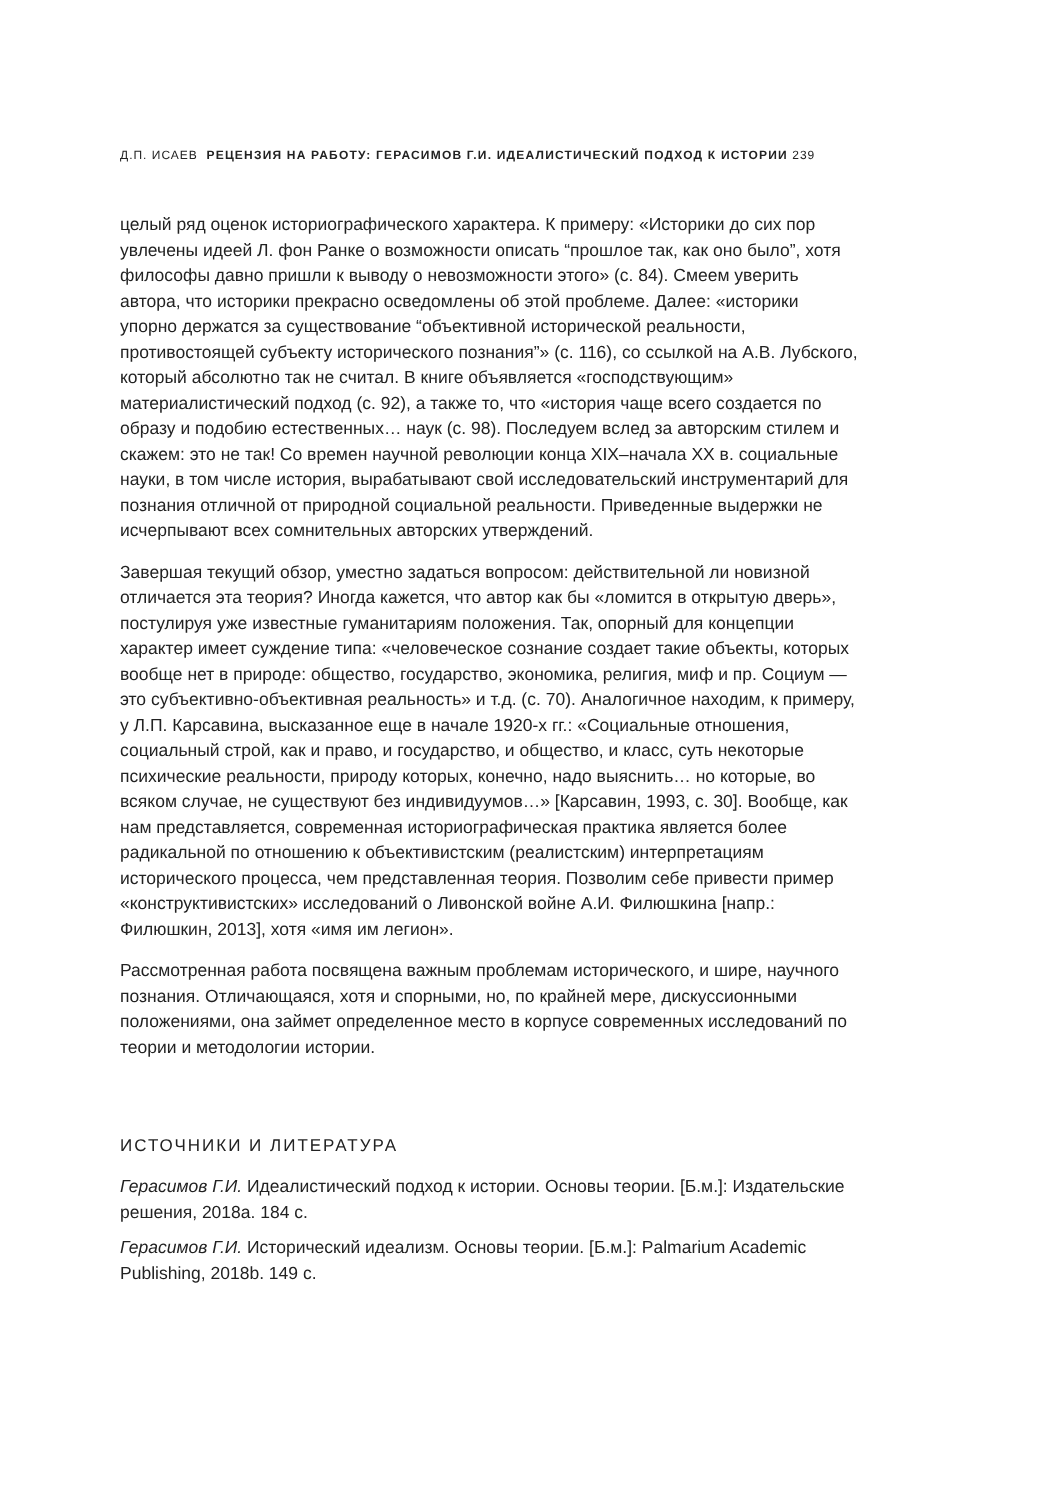Д.П. ИСАЕВ РЕЦЕНЗИЯ НА РАБОТУ: ГЕРАСИМОВ Г.И. ИДЕАЛИСТИЧЕСКИЙ ПОДХОД К ИСТОРИИ 239
целый ряд оценок историографического характера. К примеру: «Историки до сих пор увлечены идеей Л. фон Ранке о возможности описать “прошлое так, как оно было”, хотя философы давно пришли к выводу о невозможности этого» (с. 84). Смеем уверить автора, что историки прекрасно осведомлены об этой проблеме. Далее: «историки упорно держатся за существование “объективной историче­ской реальности, противостоящей субъекту исторического познания”» (с. 116), со ссылкой на А.В. Лубского, который абсолютно так не считал. В книге объявляется «господствующим» материалистический подход (с. 92), а также то, что «история чаще всего создается по образу и подобию естественных… наук (с. 98). Последуем вслед за авторским стилем и скажем: это не так! Со времен научной революции конца XIX–начала XX в. социальные науки, в том числе история, вырабатывают свой исследовательский инструментарий для познания отличной от природной социальной реальности. Приведенные выдержки не исчерпывают всех сомнитель­ных авторских утверждений.
Завершая текущий обзор, уместно задаться вопросом: действительной ли новиз­ной отличается эта теория? Иногда кажется, что автор как бы «ломится в открытую дверь», постулируя уже известные гуманитариям положения. Так, опорный для кон­цепции характер имеет суждение типа: «человеческое сознание создает такие объ­екты, которых вообще нет в природе: общество, государство, экономика, религия, миф и пр. Социум — это субъективно-объективная реальность» и т.д. (с. 70). Анало­гичное находим, к примеру, у Л.П. Карсавина, высказанное еще в начале 1920-х гг.: «Социальные отношения, социальный строй, как и право, и государство, и обще­ство, и класс, суть некоторые психические реальности, природу которых, конечно, надо выяснить… но которые, во всяком случае, не существуют без индивидуумов…» [Карсавин, 1993, с. 30]. Вообще, как нам представляется, современная историогра­фическая практика является более радикальной по отношению к объективистским (реалистским) интерпретациям исторического процесса, чем представленная теория. Позволим себе привести пример «конструктивистских» исследований о Ливонской войне А.И. Филюшкина [напр.: Филюшкин, 2013], хотя «имя им легион».
Рассмотренная работа посвящена важным проблемам исторического, и шире, научного познания. Отличающаяся, хотя и спорными, но, по крайней мере, дискус­сионными положениями, она займет определенное место в корпусе современных исследований по теории и методологии истории.
ИСТОЧНИКИ И ЛИТЕРАТУРА
Герасимов Г.И. Идеалистический подход к истории. Основы теории. [Б.м.]: Издатель­ские решения, 2018a. 184 с.
Герасимов Г.И. Исторический идеализм. Основы теории. [Б.м.]: Palmarium Academic Publishing, 2018b. 149 с.